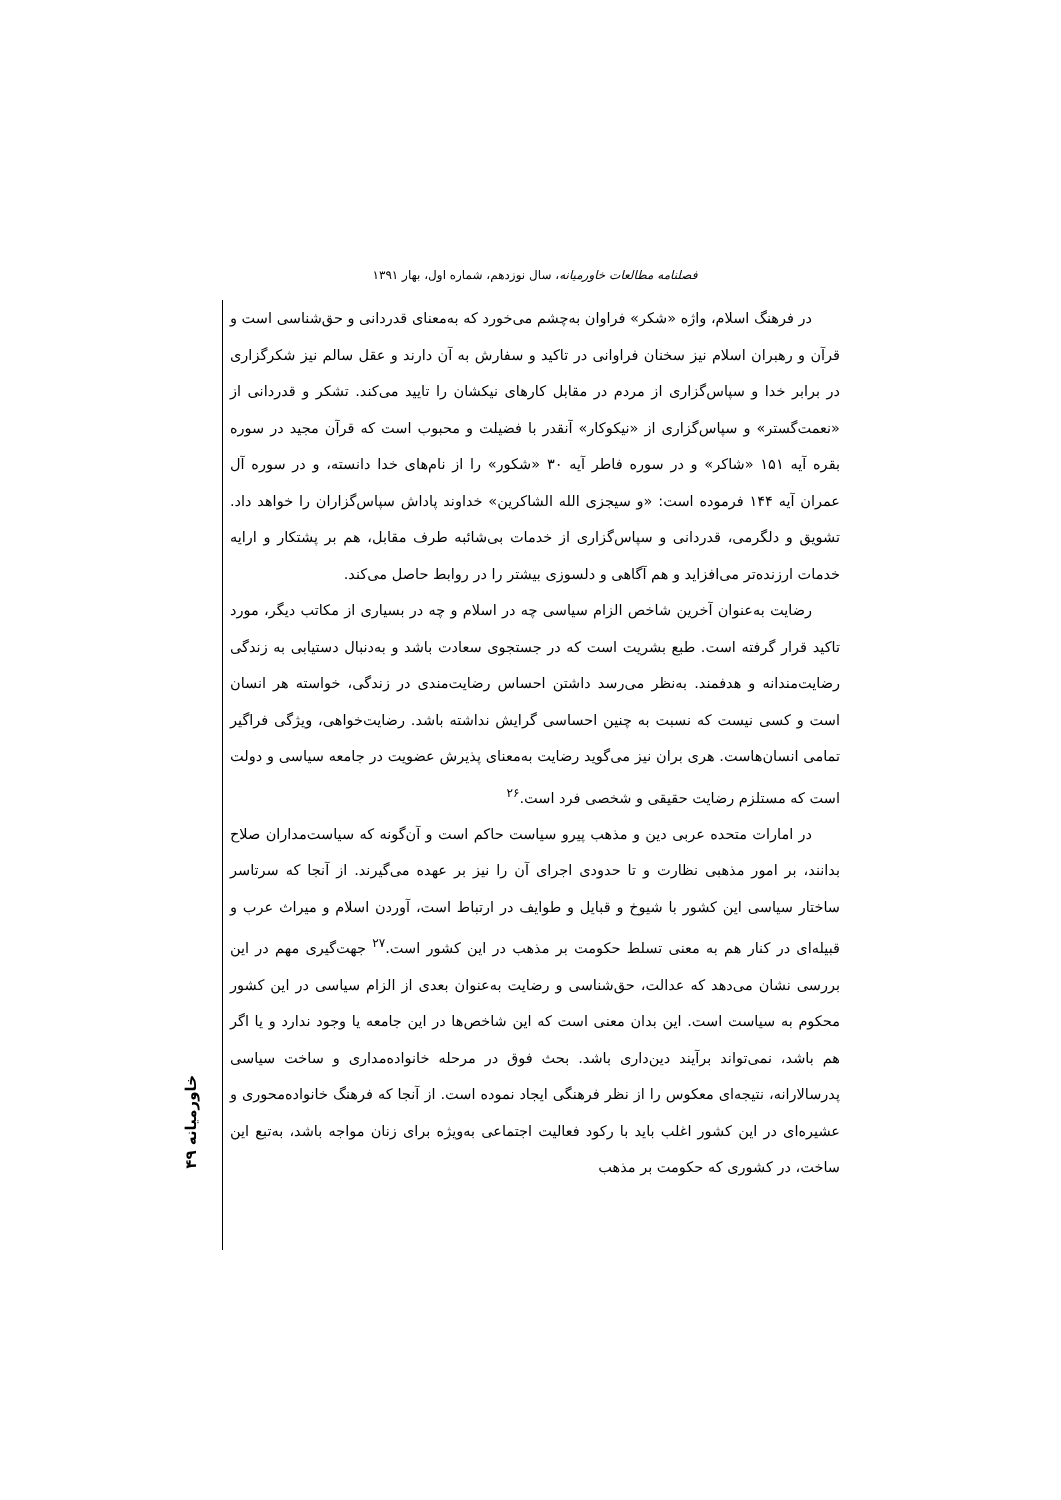فصلنامه مطالعات خاورمیانه، سال نوزدهم، شماره اول، بهار ۱۳۹۱
در فرهنگ اسلام، واژه «شکر» فراوان به‌چشم می‌خورد که به‌معنای قدردانی و حق‌شناسی است و قرآن و رهبران اسلام نیز سخنان فراوانی در تاکید و سفارش به آن دارند و عقل سالم نیز شکرگزاری در برابر خدا و سپاس‌گزاری از مردم در مقابل کارهای نیکشان را تایید می‌کند. تشکر و قدردانی از «نعمت‌گستر» و سپاس‌گزاری از «نیکوکار» آنقدر با فضیلت و محبوب است که قرآن مجید در سوره بقره آیه ۱۵۱ «شاکر» و در سوره فاطر آیه ۳۰ «شکور» را از نام‌های خدا دانسته، و در سوره آل عمران آیه ۱۴۴ فرموده است: «و سیجزی الله الشاکرین» خداوند پاداش سپاس‌گزاران را خواهد داد. تشویق و دلگرمی، قدردانی و سپاس‌گزاری از خدمات بی‌شائبه طرف مقابل، هم بر پشتکار و ارایه خدمات ارزنده‌تر می‌افزاید و هم آگاهی و دلسوزی بیشتر را در روابط حاصل می‌کند.
رضایت به‌عنوان آخرین شاخص الزام سیاسی چه در اسلام و چه در بسیاری از مکاتب دیگر، مورد تاکید قرار گرفته است. طبع بشریت است که در جستجوی سعادت باشد و به‌دنبال دستیابی به زندگی رضایت‌مندانه و هدفمند. به‌نظر می‌رسد داشتن احساس رضایت‌مندی در زندگی، خواسته هر انسان است و کسی نیست که نسبت به چنین احساسی گرایش نداشته باشد. رضایت‌خواهی، ویژگی فراگیر تمامی انسان‌هاست. هری بران نیز می‌گوید رضایت به‌معنای پذیرش عضویت در جامعه سیاسی و دولت است که مستلزم رضایت حقیقی و شخصی فرد است.<sup>۲۶</sup>
در امارات متحده عربی دین و مذهب پیرو سیاست حاکم است و آن‌گونه که سیاست‌مداران صلاح بدانند، بر امور مذهبی نظارت و تا حدودی اجرای آن را نیز بر عهده می‌گیرند. از آنجا که سرتاسر ساختار سیاسی این کشور با شیوخ و قبایل و طوایف در ارتباط است، آوردن اسلام و میراث عرب و قبیله‌ای در کنار هم به معنی تسلط حکومت بر مذهب در این کشور است.<sup>۲۷</sup> جهت‌گیری مهم در این بررسی نشان می‌دهد که عدالت، حق‌شناسی و رضایت به‌عنوان بعدی از الزام سیاسی در این کشور محکوم به سیاست است. این بدان معنی است که این شاخص‌ها در این جامعه یا وجود ندارد و یا اگر هم باشد، نمی‌تواند برآیند دین‌داری باشد. بحث فوق در مرحله خانواده‌مداری و ساخت سیاسی پدرسالارانه، نتیجه‌ای معکوس را از نظر فرهنگی ایجاد نموده است. از آنجا که فرهنگ خانواده‌محوری و عشیره‌ای در این کشور اغلب باید با رکود فعالیت اجتماعی به‌ویژه برای زنان مواجه باشد، به‌تبع این ساخت، در کشوری که حکومت بر مذهب
خاورمیانه ۴۹